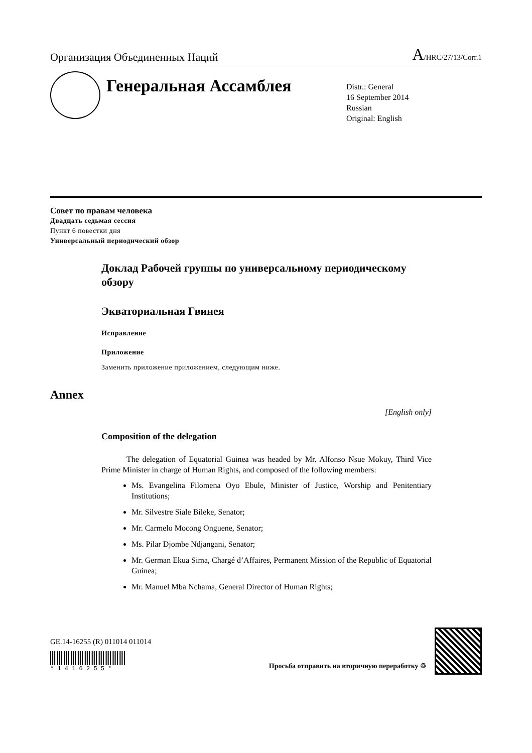Организация Объединенных Наций A/HRC/27/13/Corr.1
Генеральная Ассамблея
Distr.: General
16 September 2014
Russian
Original: English
Совет по правам человека
Двадцать седьмая сессия
Пункт 6 повестки дня
Универсальный периодический обзор
Доклад Рабочей группы по универсальному периодическому обзору
Экваториальная Гвинея
Исправление
Приложение
Заменить приложение приложением, следующим ниже.
Annex
[English only]
Composition of the delegation
The delegation of Equatorial Guinea was headed by Mr. Alfonso Nsue Mokuy, Third Vice Prime Minister in charge of Human Rights, and composed of the following members:
Ms. Evangelina Filomena Oyo Ebule, Minister of Justice, Worship and Penitentiary Institutions;
Mr. Silvestre Siale Bileke, Senator;
Mr. Carmelo Mocong Onguene, Senator;
Ms. Pilar Djombe Ndjangani, Senator;
Mr. German Ekua Sima, Chargé d’Affaires, Permanent Mission of the Republic of Equatorial Guinea;
Mr. Manuel Mba Nchama, General Director of Human Rights;
GE.14-16255 (R) 011014 011014
* 1 4 1 6 2 5 5 *
Просьба отправить на вторичную переработку ♲